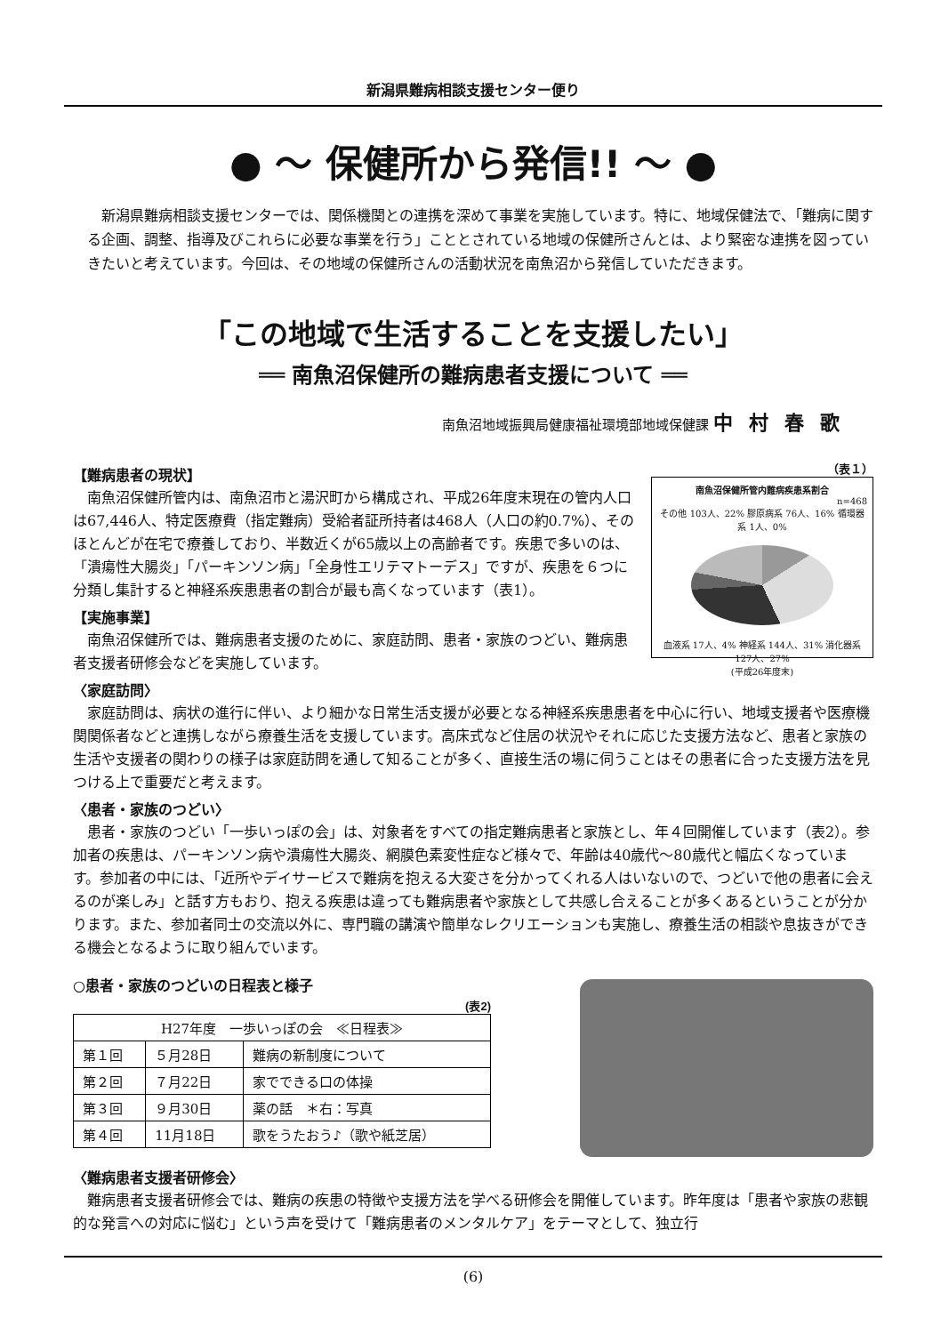新潟県難病相談支援センター便り
● ～ 保健所から発信!! ～ ●
新潟県難病相談支援センターでは、関係機関との連携を深めて事業を実施しています。特に、地域保健法で、「難病に関する企画、調整、指導及びこれらに必要な事業を行う」こととされている地域の保健所さんとは、より緊密な連携を図っていきたいと考えています。今回は、その地域の保健所さんの活動状況を南魚沼から発信していただきます。
「この地域で生活することを支援したい」
══ 南魚沼保健所の難病患者支援について ══
南魚沼地域振興局健康福祉環境部地域保健課 中村春歌
【難病患者の現状】
南魚沼保健所管内は、南魚沼市と湯沢町から構成され、平成26年度末現在の管内人口は67,446人、特定医療費（指定難病）受給者証所持者は468人（人口の約0.7%）、そのほとんどが在宅で療養しており、半数近くが65歳以上の高齢者です。疾患で多いのは、「潰瘍性大腸炎」「パーキンソン病」「全身性エリテマトーデス」ですが、疾患を６つに分類し集計すると神経系疾患患者の割合が最も高くなっています（表1）。
【実施事業】
南魚沼保健所では、難病患者支援のために、家庭訪問、患者・家族のつどい、難病患者支援者研修会などを実施しています。
（表１）
南魚沼保健所管内難病疾患系割合
n=468
その他 103人、22% 膠原病系 76人、16% 循環器系 1人、0%
血液系 17人、4% 神経系 144人、31% 消化器系 127人、27%
(平成26年度末)
〈家庭訪問〉
家庭訪問は、病状の進行に伴い、より細かな日常生活支援が必要となる神経系疾患患者を中心に行い、地域支援者や医療機関関係者などと連携しながら療養生活を支援しています。高床式など住居の状況やそれに応じた支援方法など、患者と家族の生活や支援者の関わりの様子は家庭訪問を通して知ることが多く、直接生活の場に伺うことはその患者に合った支援方法を見つける上で重要だと考えます。
〈患者・家族のつどい〉
患者・家族のつどい「一歩いっぽの会」は、対象者をすべての指定難病患者と家族とし、年４回開催しています（表2）。参加者の疾患は、パーキンソン病や潰瘍性大腸炎、網膜色素変性症など様々で、年齢は40歳代～80歳代と幅広くなっています。参加者の中には、「近所やデイサービスで難病を抱える大変さを分かってくれる人はいないので、つどいで他の患者に会えるのが楽しみ」と話す方もおり、抱える疾患は違っても難病患者や家族として共感し合えることが多くあるということが分かります。また、参加者同士の交流以外に、専門職の講演や簡単なレクリエーションも実施し、療養生活の相談や息抜きができる機会となるように取り組んでいます。
○患者・家族のつどいの日程表と様子
(表2)
| H27年度 一歩いっぽの会 ≪日程表≫ | | |
| --- | --- | --- |
| 第１回 | ５月28日 | 難病の新制度について |
| 第２回 | ７月22日 | 家でできる口の体操 |
| 第３回 | ９月30日 | 薬の話 ＊右：写真 |
| 第４回 | 11月18日 | 歌をうたおう♪（歌や紙芝居） |
〈難病患者支援者研修会〉
難病患者支援者研修会では、難病の疾患の特徴や支援方法を学べる研修会を開催しています。昨年度は「患者や家族の悲観的な発言への対応に悩む」という声を受けて「難病患者のメンタルケア」をテーマとして、独立行
(6)